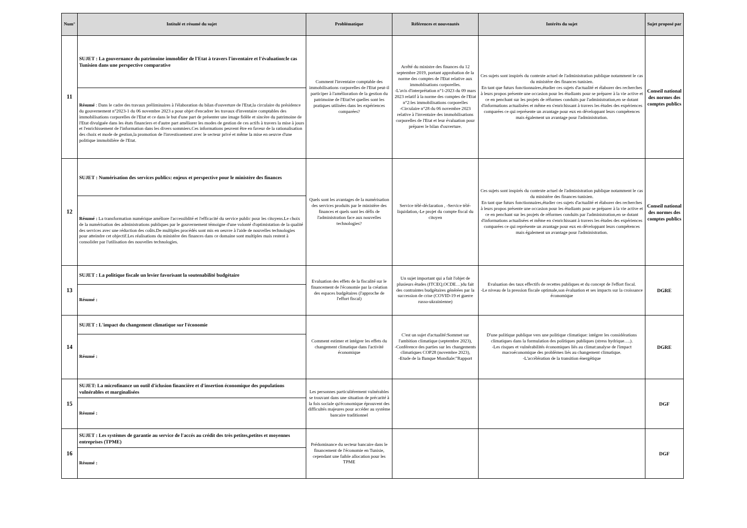| Num° | Intitulé et résumé du sujet | Problématique | Références et nouveautés | Intérêts du sujet | Sujet proposé par |
| --- | --- | --- | --- | --- | --- |
| 11 | SUJET : La gouvernance du patrimoine immoblier de l'Etat à travers l'inventaire et l'évaluation:le cas Tunisien dans une perspective comparative | Comment l'inventaire comptable des immobilisations corporelles de l'Etat peut-il participer à l'amélioration de la gestion du patrimoine de l'Etat?et quelles sont les pratiques utilisées dans les expériences comparées? | Arrêté du ministre des finances du 12 septembre 2019, portant approbation de la norme des comptes de l'Etat relative aux immoblisations corporelles. -L'avis d'interprétation n°1-2023 du 09 mars 2023 relatif à la norme des comptes de l'Etat n°2:les immobilisations corporelles -Circulaire n°28 du 06 novembre 2023 relative à l'inventaire des immobilisations corporelles de l'Etat et leur évaluation pour préparer le bilan d'ouverture. | Ces sujets sont inspirés du contexte actuel de l'administration publique notamment le cas du ministère des finances tunisien. En tant que futurs fonctionnaires,étudier ces sujets d'actualité et élaborer des recherches à leurs propos présente une occasion pour les étudiants pour se préparer à la vie active et ce en penchant sur les projets de réformes conduits par l'administration,en se dotant d'informations actualisées et même en s'enrichissant à travers les études des expériences comparées ce qui représente un avantage pour eux en développant leurs compétences mais également un avantage pour l'administration. | Conseil national des normes des comptes publics |
| | Résumé : Dans le cadre des travaux préliminaires à l'élaboration du bilan d'ouverture de l'Etat,la circulaire du présidence du gouvernement n°2023-1 du 06 novembre 2023 a pour objet d'encadrer les travaux d'inventaire comptables des immobilisations corporelles de l'Etat et ce dans le but d'une part de présenter une image fidèle et sincère du patrimoine de l'Etat divulguée dans les états financiers et d'autre part améliorer les modes de gestion de ces actifs à travers la mise à jours et l'enrichissement de l'information dans les divers sommiers.Ces informations peuvent être en faveur de la rationalisation des choix et mode de gestion,la promotion de l'investissement avec le secteur privé et même la mise en oeuvre d'une politique immobilière de l'Etat. | | | | |
| 12 | SUJET : Numérisation des services publics: enjeux et perspective pour le ministère des finances | Quels sont les avantages de la numérisation des services produits par le ministère des finances et quels sont les défis de l'administration face aux nouvelles technologies? | Service télé-déclaration , -Service télé-liquidation,-Le projet du compte fiscal du citoyen | Ces sujets sont inspirés du contexte actuel de l'administration publique notamment le cas du ministère des finances tunisien. En tant que futurs fonctionnaires,étudier ces sujets d'actualité et élaborer des recherches à leurs propos présente une occasion pour les étudiants pour se préparer à la vie active et ce en penchant sur les projets de réformes conduits par l'administration,en se dotant d'informations actualisées et même en s'enrichissant à travers les études des expériences comparées ce qui représente un avantage pour eux en développant leurs compétences mais également un avantage pour l'administration. | Conseil national des normes des comptes publics |
| | Résumé : La transformation numérique améliore l'accessiblité et l'efficacité du service public pour les citoyens.Le choix de la numérisation des administrations publiques par le gouvernement témoigne d'une volonté d'optimistation de la qualité des services avec une réduction des coûts.De multiples procédés sont mis en oeuvre à l'aide de nouvelles technologies pour atteindre cet objectif.Les réalisations du ministère des finances dans ce domaine sont multiples mais restent à consolider par l'utilisation des nouvelles technologies. | | | | |
| 13 | SUJET : La politique fiscale un levier favorisant la soutenabilité budgétaire | Evaluation des effets de la fiscalité sur le financement de l'économie par la création des espaces budgétaires (l'approche de l'effort fiscal) | Un sujet important qui a fait l'objet de plusieurs études (ITCEQ,OCDE…)du fait des contraintes budgétaires générées par la succession de crise (COVID-19 et guerre russo-ukrainienne) | Evaluation des taux effectifs de recettes publiques et du concept de l'effort fiscal. -Le niveau de la pression fiscale optimale,son évaluation et ses impacts sur la croissance économique | DGRE |
| | Résumé : | | | | |
| 14 | SUJET : L'impact du changement climatique sur l'économie | Comment estimer et intégrer les effets du changement climatique dans l'activité économique | C'est un sujet d'actualité:Sommet sur l'ambition climatique (septembre 2023), -Conférence des parties sur les changements climatiques COP28 (novembre 2023), -Etude de la Banque Mondiale:"Rapport | D'une politique publique vers une politique climatique: intégrer les considérations climatiques dans la formulation des politiques publiques (stress hydrique….). -Les risques et vulnérabilités économiques liés au climat:analyse de l'impact macroéconomique des problèmes liés au changement climatique. -L'accélération de la transition énergétique | DGRE |
| | Résumé : | | | | |
| 15 | SUJET: La microfinance un outil d'iclusion financière et d'insertion économique des populations vulnérables et marginalisées | Les personnes particuliérement vulnérables se trouvant dans une situation de précarité à la fois sociale qu'économique éprouvent des difficultés majeures pour accéder au système bancaire traditionnel | | | DGF |
| | Résumé : | | | | |
| 16 | SUJET : Les systèmes de garantie au service de l'accés au crédit des très petites,petites et moyennes entreprises (TPME) | Prédominance du secteur bancaire dans le financement de l'économie en Tunisie, cependant une faible allocation pour les TPME | | | DGF |
| | Résumé : | | | | |